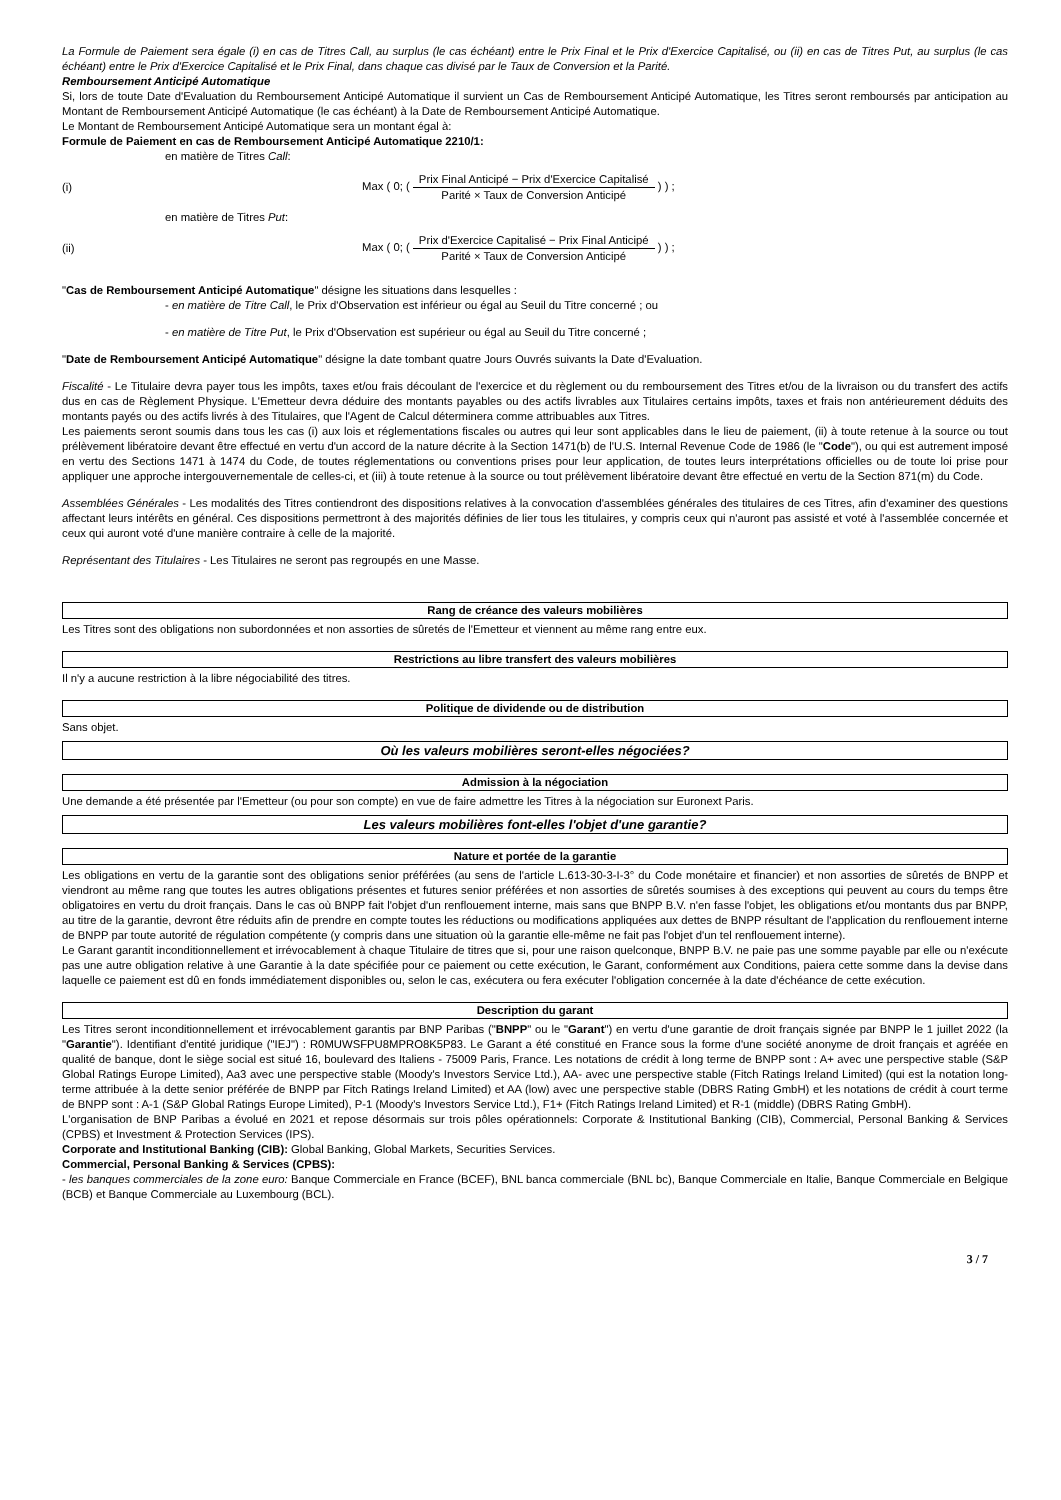La Formule de Paiement sera égale (i) en cas de Titres Call, au surplus (le cas échéant) entre le Prix Final et le Prix d'Exercice Capitalisé, ou (ii) en cas de Titres Put, au surplus (le cas échéant) entre le Prix d'Exercice Capitalisé et le Prix Final, dans chaque cas divisé par le Taux de Conversion et la Parité.
Remboursement Anticipé Automatique
Si, lors de toute Date d'Evaluation du Remboursement Anticipé Automatique il survient un Cas de Remboursement Anticipé Automatique, les Titres seront remboursés par anticipation au Montant de Remboursement Anticipé Automatique (le cas échéant) à la Date de Remboursement Anticipé Automatique.
Le Montant de Remboursement Anticipé Automatique sera un montant égal à:
Formule de Paiement en cas de Remboursement Anticipé Automatique 2210/1:
en matière de Titres Call:
(i) Max ( 0; ( Prix Final Anticipé − Prix d'Exercice Capitalisé Parité × Taux de Conversion Anticipé ) ) ;
en matière de Titres Put:
(ii) Max ( 0; ( Prix d'Exercice Capitalisé − Prix Final Anticipé Parité × Taux de Conversion Anticipé ) ) ;
"Cas de Remboursement Anticipé Automatique" désigne les situations dans lesquelles :
- en matière de Titre Call, le Prix d'Observation est inférieur ou égal au Seuil du Titre concerné ; ou
- en matière de Titre Put, le Prix d'Observation est supérieur ou égal au Seuil du Titre concerné ;
"Date de Remboursement Anticipé Automatique" désigne la date tombant quatre Jours Ouvrés suivants la Date d'Evaluation.
Fiscalité - Le Titulaire devra payer tous les impôts, taxes et/ou frais découlant de l'exercice et du règlement ou du remboursement des Titres et/ou de la livraison ou du transfert des actifs dus en cas de Règlement Physique. L'Emetteur devra déduire des montants payables ou des actifs livrables aux Titulaires certains impôts, taxes et frais non antérieurement déduits des montants payés ou des actifs livrés à des Titulaires, que l'Agent de Calcul déterminera comme attribuables aux Titres.
Les paiements seront soumis dans tous les cas (i) aux lois et réglementations fiscales ou autres qui leur sont applicables dans le lieu de paiement, (ii) à toute retenue à la source ou tout prélèvement libératoire devant être effectué en vertu d'un accord de la nature décrite à la Section 1471(b) de l'U.S. Internal Revenue Code de 1986 (le "Code"), ou qui est autrement imposé en vertu des Sections 1471 à 1474 du Code, de toutes réglementations ou conventions prises pour leur application, de toutes leurs interprétations officielles ou de toute loi prise pour appliquer une approche intergouvernementale de celles-ci, et (iii) à toute retenue à la source ou tout prélèvement libératoire devant être effectué en vertu de la Section 871(m) du Code.
Assemblées Générales - Les modalités des Titres contiendront des dispositions relatives à la convocation d'assemblées générales des titulaires de ces Titres, afin d'examiner des questions affectant leurs intérêts en général. Ces dispositions permettront à des majorités définies de lier tous les titulaires, y compris ceux qui n'auront pas assisté et voté à l'assemblée concernée et ceux qui auront voté d'une manière contraire à celle de la majorité.
Représentant des Titulaires - Les Titulaires ne seront pas regroupés en une Masse.
Rang de créance des valeurs mobilières
Les Titres sont des obligations non subordonnées et non assorties de sûretés de l'Emetteur et viennent au même rang entre eux.
Restrictions au libre transfert des valeurs mobilières
Il n'y a aucune restriction à la libre négociabilité des titres.
Politique de dividende ou de distribution
Sans objet.
Où les valeurs mobilières seront-elles négociées?
Admission à la négociation
Une demande a été présentée par l'Emetteur (ou pour son compte) en vue de faire admettre les Titres à la négociation sur Euronext Paris.
Les valeurs mobilières font-elles l'objet d'une garantie?
Nature et portée de la garantie
Les obligations en vertu de la garantie sont des obligations senior préférées (au sens de l'article L.613-30-3-I-3° du Code monétaire et financier) et non assorties de sûretés de BNPP et viendront au même rang que toutes les autres obligations présentes et futures senior préférées et non assorties de sûretés soumises à des exceptions qui peuvent au cours du temps être obligatoires en vertu du droit français. Dans le cas où BNPP fait l'objet d'un renflouement interne, mais sans que BNPP B.V. n'en fasse l'objet, les obligations et/ou montants dus par BNPP, au titre de la garantie, devront être réduits afin de prendre en compte toutes les réductions ou modifications appliquées aux dettes de BNPP résultant de l'application du renflouement interne de BNPP par toute autorité de régulation compétente (y compris dans une situation où la garantie elle-même ne fait pas l'objet d'un tel renflouement interne).
Le Garant garantit inconditionnellement et irrévocablement à chaque Titulaire de titres que si, pour une raison quelconque, BNPP B.V. ne paie pas une somme payable par elle ou n'exécute pas une autre obligation relative à une Garantie à la date spécifiée pour ce paiement ou cette exécution, le Garant, conformément aux Conditions, paiera cette somme dans la devise dans laquelle ce paiement est dû en fonds immédiatement disponibles ou, selon le cas, exécutera ou fera exécuter l'obligation concernée à la date d'échéance de cette exécution.
Description du garant
Les Titres seront inconditionnellement et irrévocablement garantis par BNP Paribas ("BNPP" ou le "Garant") en vertu d'une garantie de droit français signée par BNPP le 1 juillet 2022 (la "Garantie"). Identifiant d'entité juridique ("IEJ") : R0MUWSFPU8MPRO8K5P83. Le Garant a été constitué en France sous la forme d'une société anonyme de droit français et agréée en qualité de banque, dont le siège social est situé 16, boulevard des Italiens - 75009 Paris, France. Les notations de crédit à long terme de BNPP sont : A+ avec une perspective stable (S&P Global Ratings Europe Limited), Aa3 avec une perspective stable (Moody's Investors Service Ltd.), AA- avec une perspective stable (Fitch Ratings Ireland Limited) (qui est la notation long-terme attribuée à la dette senior préférée de BNPP par Fitch Ratings Ireland Limited) et AA (low) avec une perspective stable (DBRS Rating GmbH) et les notations de crédit à court terme de BNPP sont : A-1 (S&P Global Ratings Europe Limited), P-1 (Moody's Investors Service Ltd.), F1+ (Fitch Ratings Ireland Limited) et R-1 (middle) (DBRS Rating GmbH).
L'organisation de BNP Paribas a évolué en 2021 et repose désormais sur trois pôles opérationnels: Corporate & Institutional Banking (CIB), Commercial, Personal Banking & Services (CPBS) et Investment & Protection Services (IPS).
Corporate and Institutional Banking (CIB): Global Banking, Global Markets, Securities Services.
Commercial, Personal Banking & Services (CPBS):
- les banques commerciales de la zone euro: Banque Commerciale en France (BCEF), BNL banca commerciale (BNL bc), Banque Commerciale en Italie, Banque Commerciale en Belgique (BCB) et Banque Commerciale au Luxembourg (BCL).
3 / 7